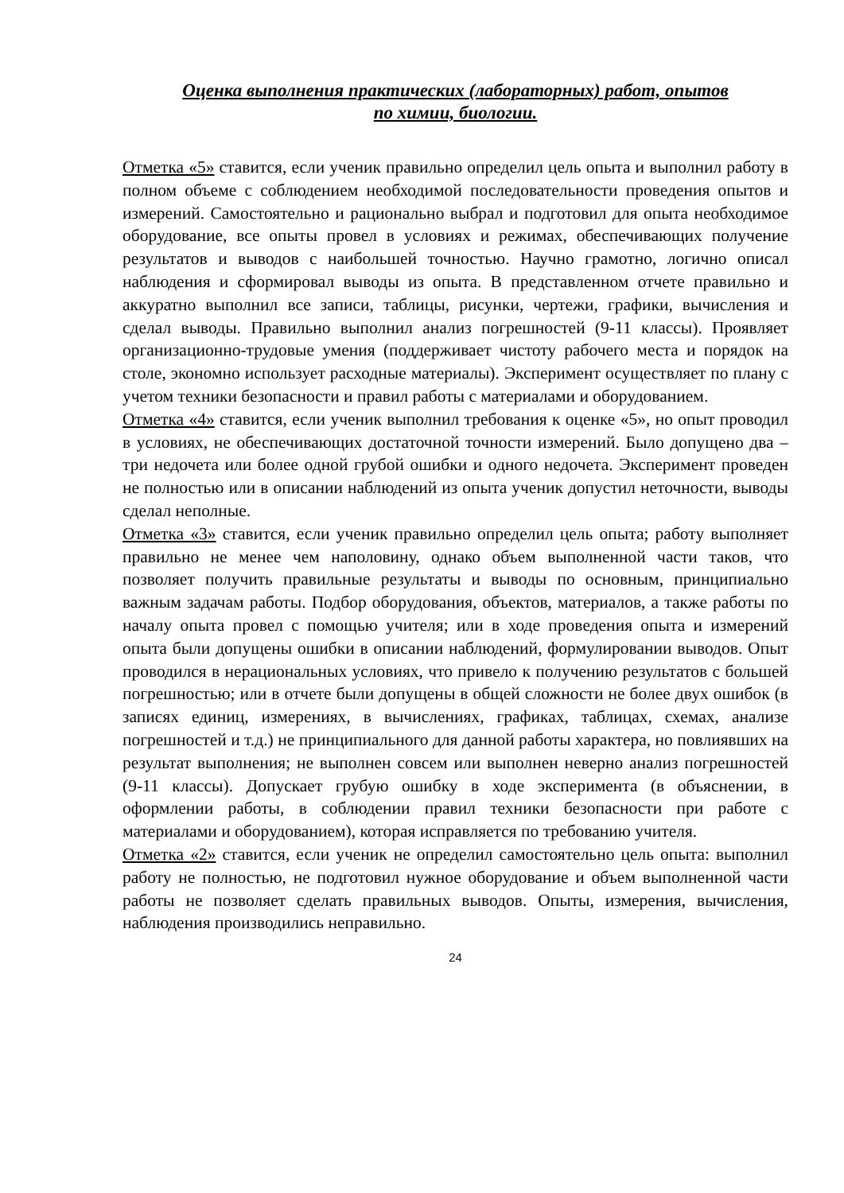Оценка выполнения практических (лабораторных) работ, опытов
по химии, биологии.
Отметка «5» ставится, если ученик правильно определил цель опыта и выполнил работу в полном объеме с соблюдением необходимой последовательности проведения опытов и измерений. Самостоятельно и рационально выбрал и подготовил для опыта необходимое оборудование, все опыты провел в условиях и режимах, обеспечивающих получение результатов и выводов с наибольшей точностью. Научно грамотно, логично описал наблюдения и сформировал выводы из опыта. В представленном отчете правильно и аккуратно выполнил все записи, таблицы, рисунки, чертежи, графики, вычисления и сделал выводы. Правильно выполнил анализ погрешностей (9-11 классы). Проявляет организационно-трудовые умения (поддерживает чистоту рабочего места и порядок на столе, экономно использует расходные материалы). Эксперимент осуществляет по плану с учетом техники безопасности и правил работы с материалами и оборудованием.
Отметка «4» ставится, если ученик выполнил требования к оценке «5», но опыт проводил в условиях, не обеспечивающих достаточной точности измерений. Было допущено два – три недочета или более одной грубой ошибки и одного недочета. Эксперимент проведен не полностью или в описании наблюдений из опыта ученик допустил неточности, выводы сделал неполные.
Отметка «3» ставится, если ученик правильно определил цель опыта; работу выполняет правильно не менее чем наполовину, однако объем выполненной части таков, что позволяет получить правильные результаты и выводы по основным, принципиально важным задачам работы. Подбор оборудования, объектов, материалов, а также работы по началу опыта провел с помощью учителя; или в ходе проведения опыта и измерений опыта были допущены ошибки в описании наблюдений, формулировании выводов. Опыт проводился в нерациональных условиях, что привело к получению результатов с большей погрешностью; или в отчете были допущены в общей сложности не более двух ошибок (в записях единиц, измерениях, в вычислениях, графиках, таблицах, схемах, анализе погрешностей и т.д.) не принципиального для данной работы характера, но повлиявших на результат выполнения; не выполнен совсем или выполнен неверно анализ погрешностей (9-11 классы). Допускает грубую ошибку в ходе эксперимента (в объяснении, в оформлении работы, в соблюдении правил техники безопасности при работе с материалами и оборудованием), которая исправляется по требованию учителя.
Отметка «2» ставится, если ученик не определил самостоятельно цель опыта: выполнил работу не полностью, не подготовил нужное оборудование и объем выполненной части работы не позволяет сделать правильных выводов. Опыты, измерения, вычисления, наблюдения производились неправильно.
24